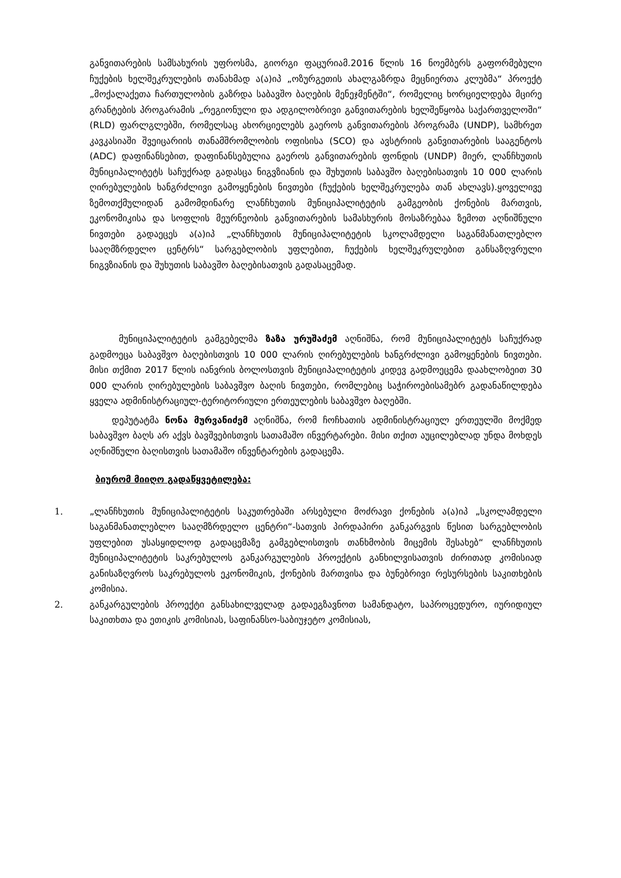განვითარების სამსახურის უფროსმა, გიორგი ფაცურიამ.2016 წლის 16 ნოემბერს გაფორმებული ჩუქების ხელშეკრულების თანახმად ა(ა)იპ „ოზურგეთის ახალგაზრდა მეცნიერთა კლუბმა“ პროექტ „მოქალაქეთა ჩართულობის გაზრდა საბავშო ბაღების მენეჯმენტში“, რომელიც ხორციელდება მცირე გრანტების პროგარამის „რეგიონული და ადგილობრივი განვითარების ხელშეწყობა საქართველოში“ (RLD) ფარლგლებში, რომელსაც ახორციელებს გაეროს განვითარების პროგრამა (UNDP), სამხრეთ კავკასიაში შვეიცარიის თანამშრომლობის ოფისისა (SCO) და ავსტრიის განვითარების სააგენტოს (ADC) დაფინანსებით, დაფინანსებულია გაეროს განვითარების ფონდის (UNDP) მიერ, ლანჩხუთის მუნიციპალიტეტს საჩუქრად გადასცა ნიგვზიანის და შუხუთის საბავშო ბაღებისათვის 10 000 ლარის ღირებულების ხანგრძლივი გამოყენების ნივთები (ჩუქების ხელშეკრულება თან ახლავს).ყოველივე ზემოთქმულიდან გამომდინარე ლანჩხუთის მუნიციპალიტეტის გამგეობის ქონების მართვის, ეკონომიკისა და სოფლის მეურნეობის განვითარების სამასხურის მოსაზრებაა ზემოთ აღნიშნული ნივთები გადაეცეს ა(ა)იპ „ლანჩხუთის მუნიციპალიტეტის სკოლამდელი საგანმანათლებლო სააღმზრდელო ცენტრს“ სარგებლობის უფლებით, ჩუქების ხელშეკრულებით განსაზღვრული ნიგვზიანის და შუხუთის საბავშო ბაღებისათვის გადასაცემად.
მუნიციპალიტეტის გამგებელმა ზაზა ურუშაძემ აღნიშნა, რომ მუნიციპალიტეტს საჩუქრად გადმოეცა საბავშვო ბაღებისთვის 10 000 ლარის ღირებულების ხანგრძლივი გამოყენების ნივთები. მისი თქმით 2017 წლის იანვრის ბოლოსთვის მუნიციპალიტეტის კიდევ გადმოეცემა დაახლობეით 30 000 ლარის ღირებულების საბავშვო ბაღის ნივთები, რომლებიც საჭიროებისამებრ გადანაწილდება ყველა ადმინისტრაციულ-ტერიტორიული ერთეულების საბავშვო ბაღებში.
დეპუტატმა ნონა მურვანიძემ აღნიშნა, რომ ჩოჩხათის ადმინისტრაციულ ერთეულში მოქმედ საბავშვო ბაღს არ აქვს ბავშვებისთვის სათამაშო ინვერტარები. მისი თქით აუცილებლად უნდა მოხდეს აღნიშნული ბაღისთვის სათამაშო ინვენტარების გადაცემა.
ბიურომ მიიღო გადაწყვეტილება:
1. „ლანჩხუთის მუნიციპალიტეტის საკუთრებაში არსებული მოძრავი ქონების ა(ა)იპ „სკოლამდელი საგანმანათლებლო სააღმზრდელო ცენტრი“-სათვის პირდაპირი განკარგვის წესით სარგებლობის უფლებით უსასყიდლოდ გადაცემაზე გამგებლისთვის თანხმობის მიცემის შესახებ“ ლანჩხუთის მუნიციპალიტეტის საკრებულოს განკარგულების პროექტის განხილვისათვის ძირითად კომისიად განისაზღვროს საკრებულოს ეკონომიკის, ქონების მართვისა და ბუნებრივი რესურსების საკითხების კომისია.
2. განკარგულების პროექტი განსახილველად გადაეგზავნოთ სამანდატო, საპროცედურო, იურიდიულ საკითხთა და ეთიკის კომისიას, საფინანსო-საბიუჯეტო კომისიას,